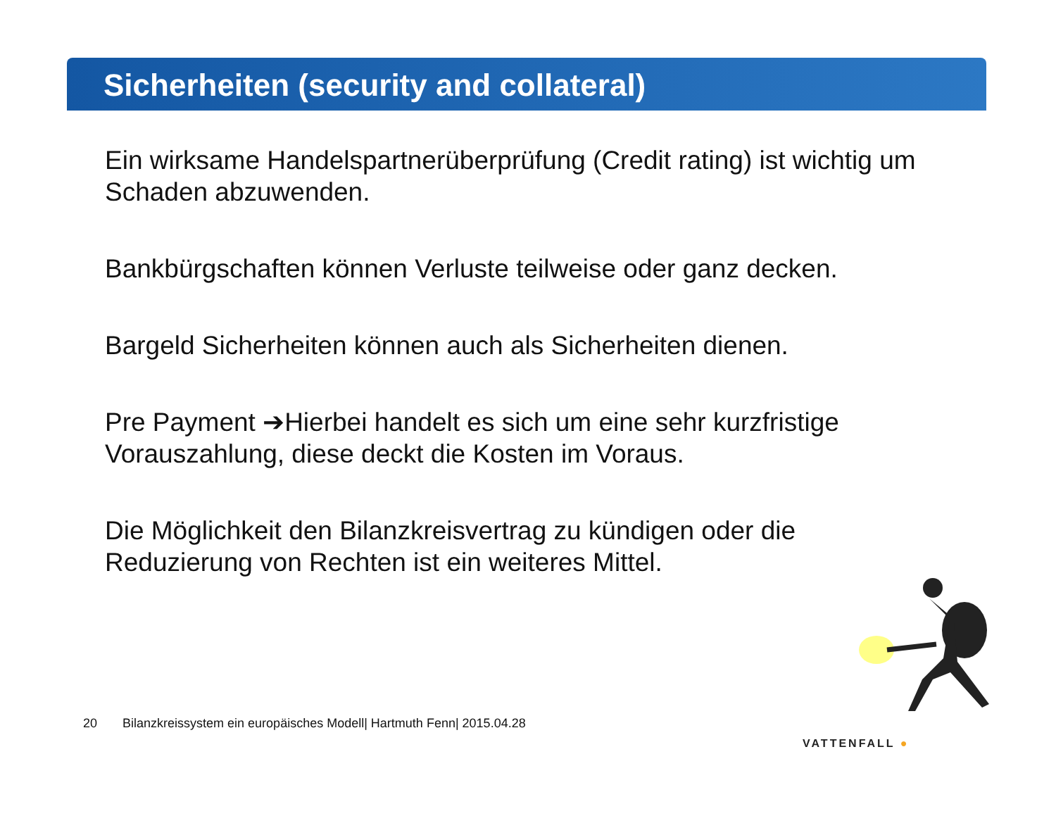Sicherheiten (security and collateral)
Ein wirksame Handelspartnerüberprüfung (Credit rating) ist wichtig um Schaden abzuwenden.
Bankbürgschaften können Verluste teilweise oder ganz decken.
Bargeld Sicherheiten können auch als Sicherheiten dienen.
Pre Payment ➔Hierbei handelt es sich um eine sehr kurzfristige Vorauszahlung, diese deckt die Kosten im Voraus.
Die Möglichkeit den Bilanzkreisvertrag zu kündigen oder die Reduzierung von Rechten ist ein weiteres Mittel.
20 Bilanzkreissystem ein europäisches Modell| Hartmuth Fenn| 2015.04.28
VATTENFALL ●